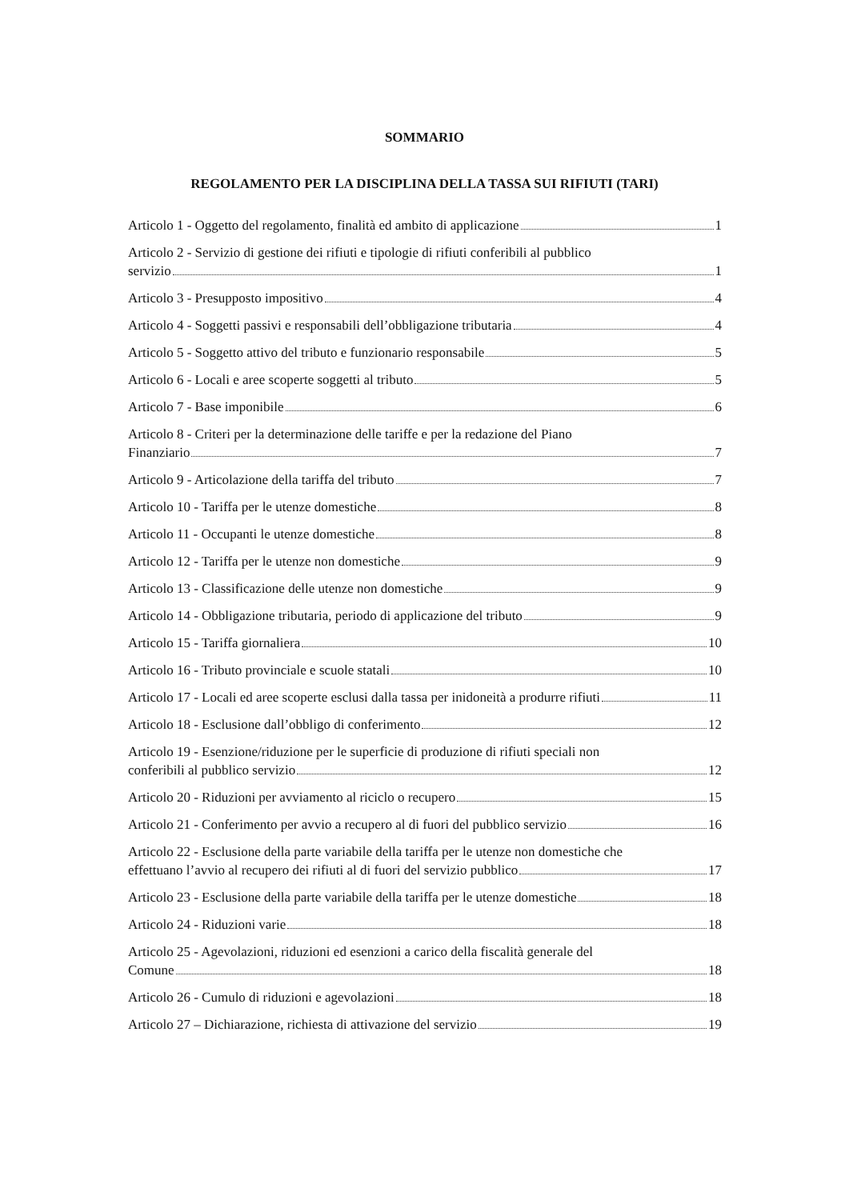SOMMARIO
REGOLAMENTO PER LA DISCIPLINA DELLA TASSA SUI RIFIUTI (TARI)
Articolo 1 - Oggetto del regolamento, finalità ed ambito di applicazione 1
Articolo 2 - Servizio di gestione dei rifiuti e tipologie di rifiuti conferibili al pubblico
servizio 1
Articolo 3 - Presupposto impositivo 4
Articolo 4 - Soggetti passivi e responsabili dell’obbligazione tributaria 4
Articolo 5 - Soggetto attivo del tributo e funzionario responsabile 5
Articolo 6 - Locali e aree scoperte soggetti al tributo 5
Articolo 7 - Base imponibile 6
Articolo 8 - Criteri per la determinazione delle tariffe e per la redazione del Piano
Finanziario 7
Articolo 9 - Articolazione della tariffa del tributo 7
Articolo 10 - Tariffa per le utenze domestiche 8
Articolo 11 - Occupanti le utenze domestiche 8
Articolo 12 - Tariffa per le utenze non domestiche 9
Articolo 13 - Classificazione delle utenze non domestiche 9
Articolo 14 - Obbligazione tributaria, periodo di applicazione del tributo 9
Articolo 15 - Tariffa giornaliera 10
Articolo 16 - Tributo provinciale e scuole statali 10
Articolo 17 - Locali ed aree scoperte esclusi dalla tassa per inidoneità a produrre rifiuti 11
Articolo 18 - Esclusione dall’obbligo di conferimento 12
Articolo 19 - Esenzione/riduzione per le superficie di produzione di rifiuti speciali non
conferibili al pubblico servizio 12
Articolo 20 - Riduzioni per avviamento al riciclo o recupero 15
Articolo 21 - Conferimento per avvio a recupero al di fuori del pubblico servizio 16
Articolo 22 - Esclusione della parte variabile della tariffa per le utenze non domestiche che
effettuano l’avvio al recupero dei rifiuti al di fuori del servizio pubblico 17
Articolo 23 - Esclusione della parte variabile della tariffa per le utenze domestiche 18
Articolo 24 - Riduzioni varie 18
Articolo 25 - Agevolazioni, riduzioni ed esenzioni a carico della fiscalità generale del
Comune 18
Articolo 26 - Cumulo di riduzioni e agevolazioni 18
Articolo 27 – Dichiarazione, richiesta di attivazione del servizio 19